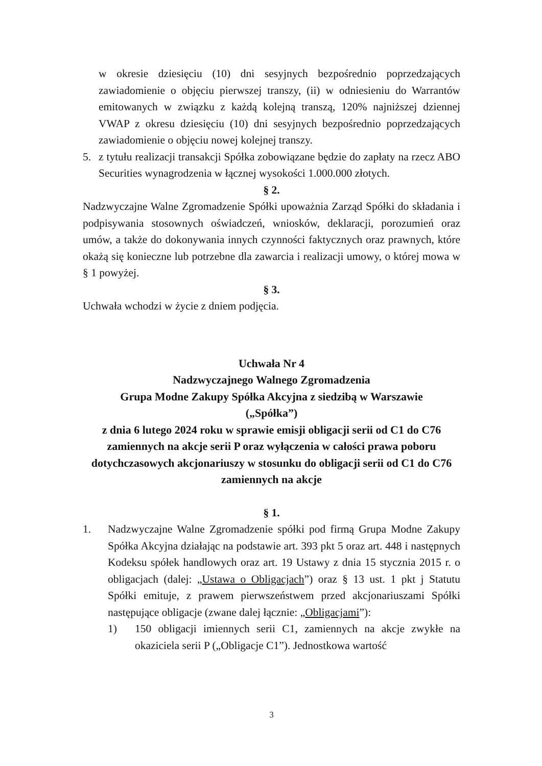w okresie dziesięciu (10) dni sesyjnych bezpośrednio poprzedzających zawiadomienie o objęciu pierwszej transzy, (ii) w odniesieniu do Warrantów emitowanych w związku z każdą kolejną transzą, 120% najniższej dziennej VWAP z okresu dziesięciu (10) dni sesyjnych bezpośrednio poprzedzających zawiadomienie o objęciu nowej kolejnej transzy.
5. z tytułu realizacji transakcji Spółka zobowiązane będzie do zapłaty na rzecz ABO Securities wynagrodzenia w łącznej wysokości 1.000.000 złotych.
§ 2.
Nadzwyczajne Walne Zgromadzenie Spółki upoważnia Zarząd Spółki do składania i podpisywania stosownych oświadczeń, wniosków, deklaracji, porozumień oraz umów, a także do dokonywania innych czynności faktycznych oraz prawnych, które okażą się konieczne lub potrzebne dla zawarcia i realizacji umowy, o której mowa w § 1 powyżej.
§ 3.
Uchwała wchodzi w życie z dniem podjęcia.
Uchwała Nr 4
Nadzwyczajnego Walnego Zgromadzenia
Grupa Modne Zakupy Spółka Akcyjna z siedzibą w Warszawie
(„Spółka”)
z dnia 6 lutego 2024 roku w sprawie emisji obligacji serii od C1 do C76 zamiennych na akcje serii P oraz wyłączenia w całości prawa poboru dotychczasowych akcjonariuszy w stosunku do obligacji serii od C1 do C76 zamiennych na akcje
§ 1.
1. Nadzwyczajne Walne Zgromadzenie spółki pod firmą Grupa Modne Zakupy Spółka Akcyjna działając na podstawie art. 393 pkt 5 oraz art. 448 i następnych Kodeksu spółek handlowych oraz art. 19 Ustawy z dnia 15 stycznia 2015 r. o obligacjach (dalej: „Ustawa o Obligacjach”) oraz § 13 ust. 1 pkt j Statutu Spółki emituje, z prawem pierwszeństwem przed akcjonariuszami Spółki następujące obligacje (zwane dalej łącznie: „Obligacjami”):
1) 150 obligacji imiennych serii C1, zamiennych na akcje zwykłe na okaziciela serii P („Obligacje C1”). Jednostkowa wartość
3